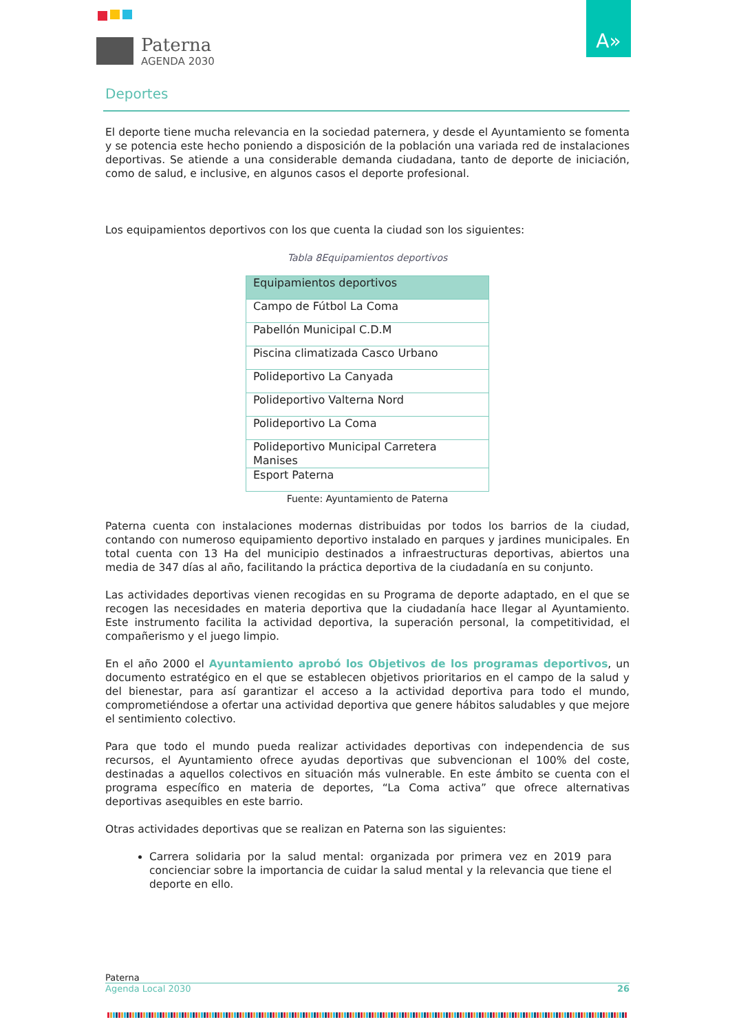Paterna
AGENDA 2030
A»
Deportes
El deporte tiene mucha relevancia en la sociedad paternera, y desde el Ayuntamiento se fomenta y se potencia este hecho poniendo a disposición de la población una variada red de instalaciones deportivas. Se atiende a una considerable demanda ciudadana, tanto de deporte de iniciación, como de salud, e inclusive, en algunos casos el deporte profesional.
Los equipamientos deportivos con los que cuenta la ciudad son los siguientes:
Tabla 8Equipamientos deportivos
| Equipamientos deportivos |
| --- |
| Campo de Fútbol La Coma |
| Pabellón Municipal C.D.M |
| Piscina climatizada Casco Urbano |
| Polideportivo La Canyada |
| Polideportivo Valterna Nord |
| Polideportivo La Coma |
| Polideportivo Municipal Carretera Manises |
| Esport Paterna |
Fuente: Ayuntamiento de Paterna
Paterna cuenta con instalaciones modernas distribuidas por todos los barrios de la ciudad, contando con numeroso equipamiento deportivo instalado en parques y jardines municipales. En total cuenta con 13 Ha del municipio destinados a infraestructuras deportivas, abiertos una media de 347 días al año, facilitando la práctica deportiva de la ciudadanía en su conjunto.
Las actividades deportivas vienen recogidas en su Programa de deporte adaptado, en el que se recogen las necesidades en materia deportiva que la ciudadanía hace llegar al Ayuntamiento. Este instrumento facilita la actividad deportiva, la superación personal, la competitividad, el compañerismo y el juego limpio.
En el año 2000 el Ayuntamiento aprobó los Objetivos de los programas deportivos, un documento estratégico en el que se establecen objetivos prioritarios en el campo de la salud y del bienestar, para así garantizar el acceso a la actividad deportiva para todo el mundo, comprometiéndose a ofertar una actividad deportiva que genere hábitos saludables y que mejore el sentimiento colectivo.
Para que todo el mundo pueda realizar actividades deportivas con independencia de sus recursos, el Ayuntamiento ofrece ayudas deportivas que subvencionan el 100% del coste, destinadas a aquellos colectivos en situación más vulnerable. En este ámbito se cuenta con el programa específico en materia de deportes, “La Coma activa” que ofrece alternativas deportivas asequibles en este barrio.
Otras actividades deportivas que se realizan en Paterna son las siguientes:
Carrera solidaria por la salud mental: organizada por primera vez en 2019 para concienciar sobre la importancia de cuidar la salud mental y la relevancia que tiene el deporte en ello.
Paterna
Agenda Local 2030 26